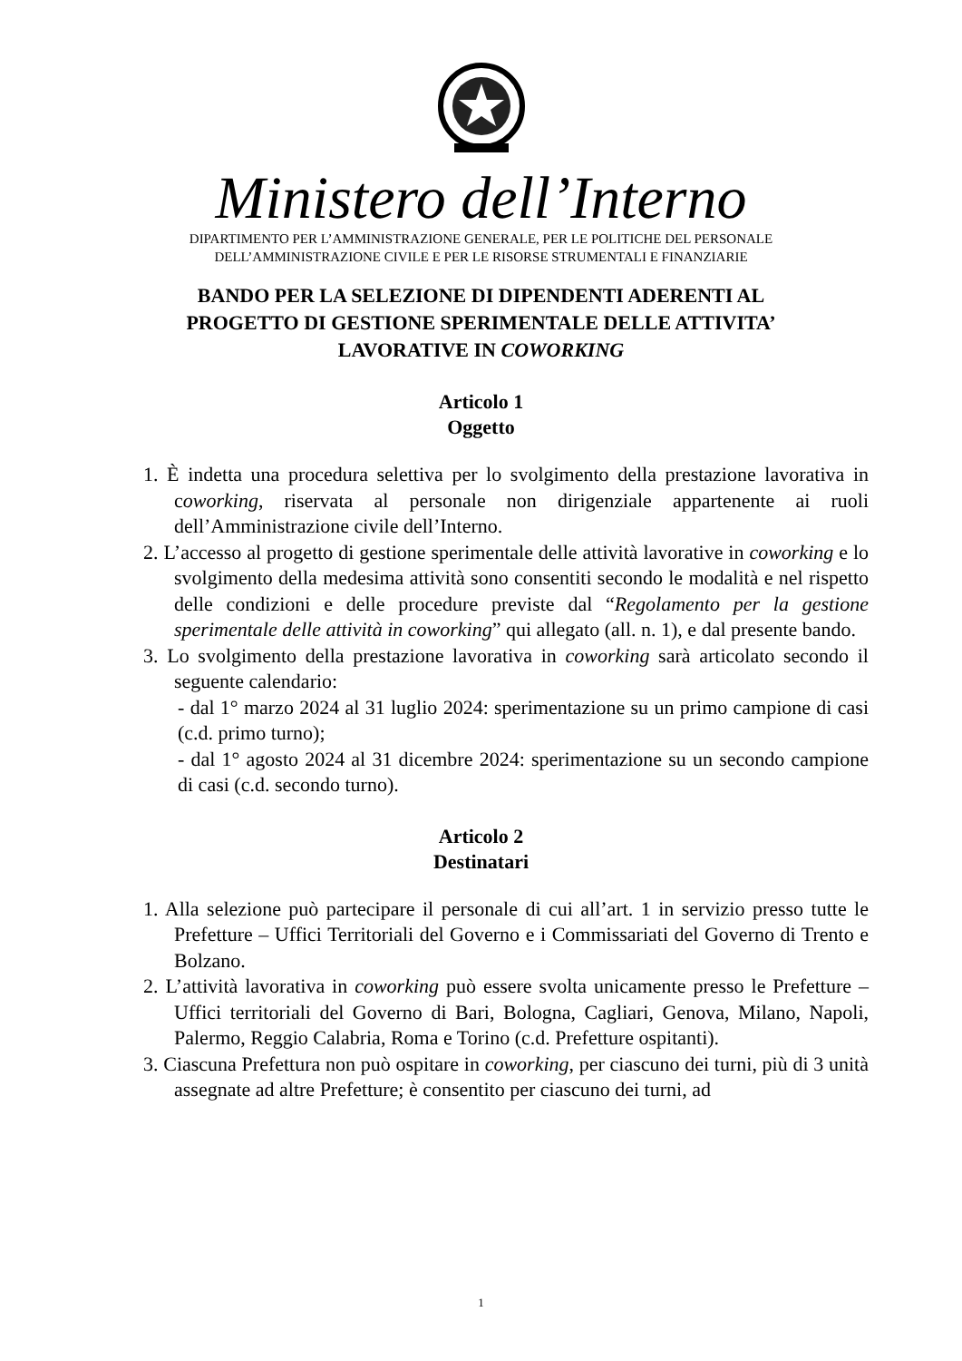Ministero dell’Interno
DIPARTIMENTO PER L’AMMINISTRAZIONE GENERALE, PER LE POLITICHE DEL PERSONALE
DELL’AMMINISTRAZIONE CIVILE E PER LE RISORSE STRUMENTALI E FINANZIARIE
BANDO PER LA SELEZIONE DI DIPENDENTI ADERENTI AL
PROGETTO DI GESTIONE SPERIMENTALE DELLE ATTIVITA’
LAVORATIVE IN COWORKING
Articolo 1
Oggetto
1. È indetta una procedura selettiva per lo svolgimento della prestazione lavorativa in coworking, riservata al personale non dirigenziale appartenente ai ruoli dell’Amministrazione civile dell’Interno.
2. L’accesso al progetto di gestione sperimentale delle attività lavorative in coworking e lo svolgimento della medesima attività sono consentiti secondo le modalità e nel rispetto delle condizioni e delle procedure previste dal “Regolamento per la gestione sperimentale delle attività in coworking” qui allegato (all. n. 1), e dal presente bando.
3. Lo svolgimento della prestazione lavorativa in coworking sarà articolato secondo il seguente calendario:
- dal 1° marzo 2024 al 31 luglio 2024: sperimentazione su un primo campione di casi (c.d. primo turno);
- dal 1° agosto 2024 al 31 dicembre 2024: sperimentazione su un secondo campione di casi (c.d. secondo turno).
Articolo 2
Destinatari
1. Alla selezione può partecipare il personale di cui all’art. 1 in servizio presso tutte le Prefetture – Uffici Territoriali del Governo e i Commissariati del Governo di Trento e Bolzano.
2. L’attività lavorativa in coworking può essere svolta unicamente presso le Prefetture – Uffici territoriali del Governo di Bari, Bologna, Cagliari, Genova, Milano, Napoli, Palermo, Reggio Calabria, Roma e Torino (c.d. Prefetture ospitanti).
3. Ciascuna Prefettura non può ospitare in coworking, per ciascuno dei turni, più di 3 unità assegnate ad altre Prefetture; è consentito per ciascuno dei turni, ad
1